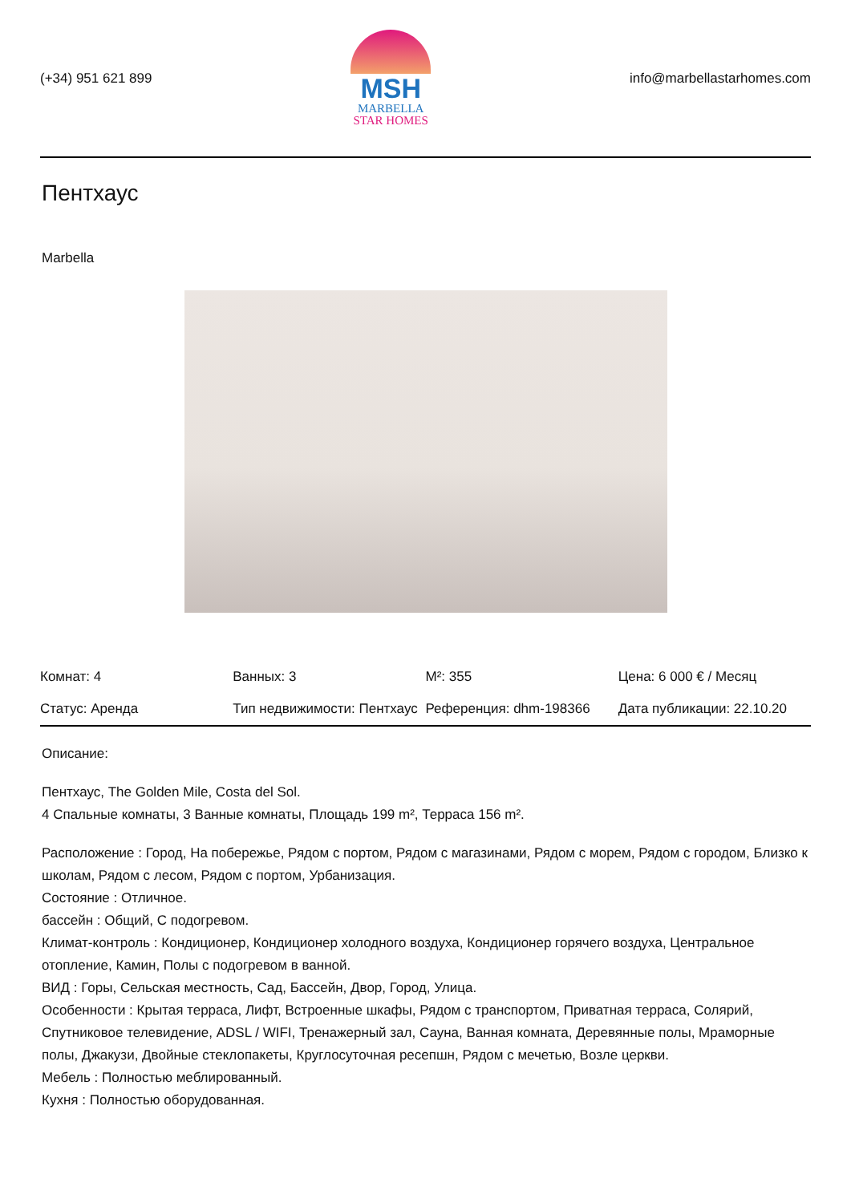(+34) 951 621 899
MSH
MARBELLA
STAR HOMES
info@marbellastarhomes.com
Пентхаус
Marbella
| Комнат: 4 | Ванных: 3 | M²: 355 | Цена: 6 000 € / Месяц |
| Статус: Аренда | Тип недвижимости: Пентхаус | Референция: dhm-198366 | Дата публикации: 22.10.20 |
Описание:
Пентхаус, The Golden Mile, Costa del Sol.
4 Спальные комнаты, 3 Ванные комнаты, Площадь 199 m², Терраса 156 m².
Расположение : Город, На побережье, Рядом с портом, Рядом с магазинами, Рядом с морем, Рядом с городом, Близко к школам, Рядом с лесом, Рядом с портом, Урбанизация.
Состояние : Отличное.
бассейн : Общий, С подогревом.
Климат-контроль : Кондиционер, Кондиционер холодного воздуха, Кондиционер горячего воздуха, Центральное отопление, Камин, Полы с подогревом в ванной.
ВИД : Горы, Сельская местность, Сад, Бассейн, Двор, Город, Улица.
Особенности : Крытая терраса, Лифт, Встроенные шкафы, Рядом с транспортом, Приватная терраса, Солярий, Спутниковое телевидение, ADSL / WIFI, Тренажерный зал, Сауна, Ванная комната, Деревянные полы, Мраморные полы, Джакузи, Двойные стеклопакеты, Круглосуточная ресепшн, Рядом с мечетью, Возле церкви.
Мебель : Полностью меблированный.
Кухня : Полностью оборудованная.